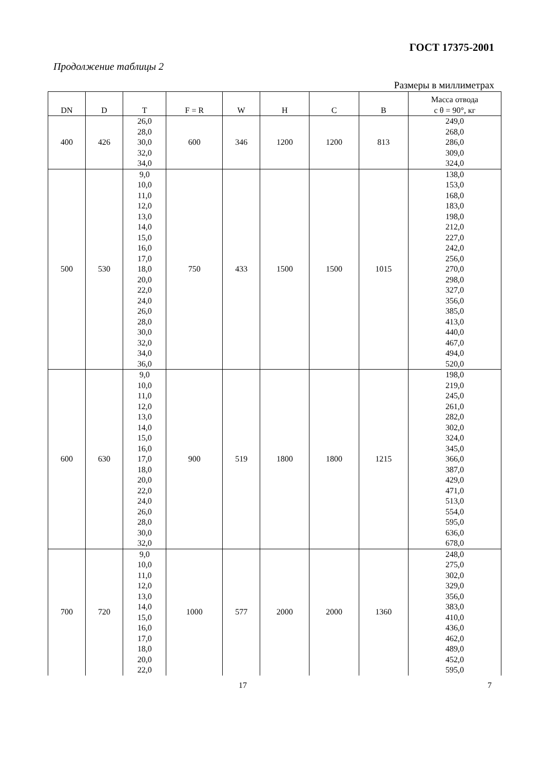ГОСТ 17375-2001
Продолжение таблицы 2
Размеры в миллиметрах
| DN | D | T | F = R | W | H | C | B | Масса отвода с θ = 90°, кг |
| --- | --- | --- | --- | --- | --- | --- | --- | --- |
| 400 | 426 | 26,0 28,0 30,0 32,0 34,0 | 600 | 346 | 1200 | 1200 | 813 | 249,0 268,0 286,0 309,0 324,0 |
| 500 | 530 | 9,0 10,0 11,0 12,0 13,0 14,0 15,0 16,0 17,0 18,0 20,0 22,0 24,0 26,0 28,0 30,0 32,0 34,0 36,0 | 750 | 433 | 1500 | 1500 | 1015 | 138,0 153,0 168,0 183,0 198,0 212,0 227,0 242,0 256,0 270,0 298,0 327,0 356,0 385,0 413,0 440,0 467,0 494,0 520,0 |
| 600 | 630 | 9,0 10,0 11,0 12,0 13,0 14,0 15,0 16,0 17,0 18,0 20,0 22,0 24,0 26,0 28,0 30,0 32,0 | 900 | 519 | 1800 | 1800 | 1215 | 198,0 219,0 245,0 261,0 282,0 302,0 324,0 345,0 366,0 387,0 429,0 471,0 513,0 554,0 595,0 636,0 678,0 |
| 700 | 720 | 9,0 10,0 11,0 12,0 13,0 14,0 15,0 16,0 17,0 18,0 20,0 22,0 | 1000 | 577 | 2000 | 2000 | 1360 | 248,0 275,0 302,0 329,0 356,0 383,0 410,0 436,0 462,0 489,0 452,0 595,0 |
17 7